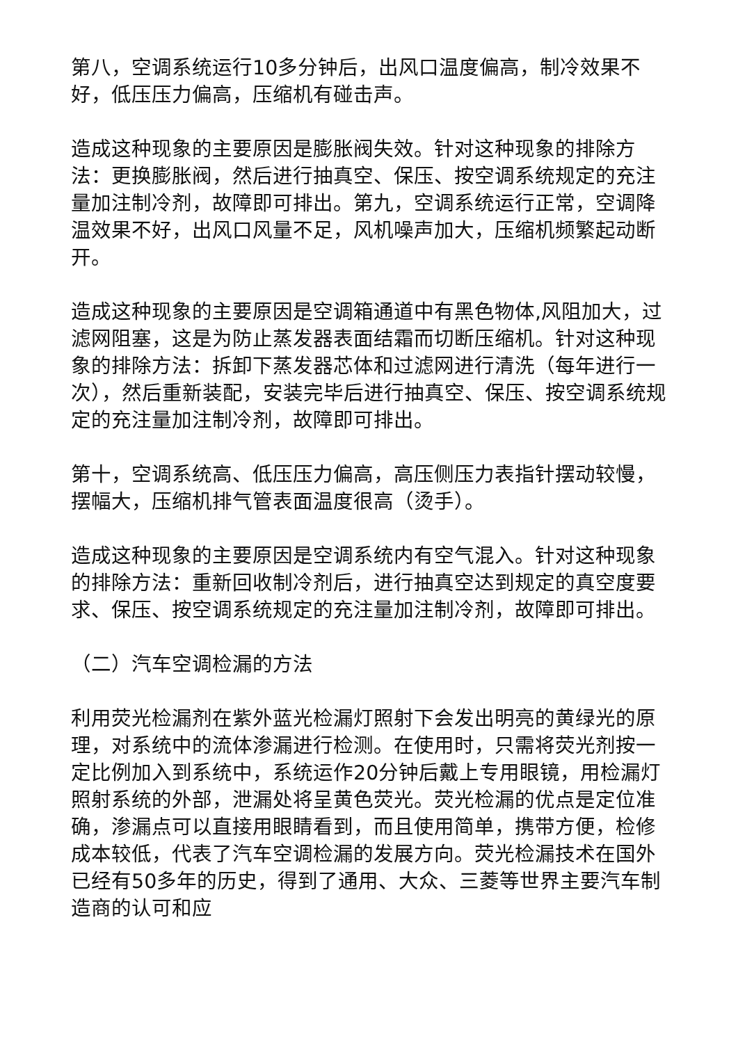第八，空调系统运行10多分钟后，出风口温度偏高，制冷效果不好，低压压力偏高，压缩机有碰击声。
造成这种现象的主要原因是膨胀阀失效。针对这种现象的排除方法：更换膨胀阀，然后进行抽真空、保压、按空调系统规定的充注量加注制冷剂，故障即可排出。第九，空调系统运行正常，空调降温效果不好，出风口风量不足，风机噪声加大，压缩机频繁起动断开。
造成这种现象的主要原因是空调箱通道中有黑色物体,风阻加大，过滤网阻塞，这是为防止蒸发器表面结霜而切断压缩机。针对这种现象的排除方法：拆卸下蒸发器芯体和过滤网进行清洗（每年进行一次），然后重新装配，安装完毕后进行抽真空、保压、按空调系统规定的充注量加注制冷剂，故障即可排出。
第十，空调系统高、低压压力偏高，高压侧压力表指针摆动较慢，摆幅大，压缩机排气管表面温度很高（烫手）。
造成这种现象的主要原因是空调系统内有空气混入。针对这种现象的排除方法：重新回收制冷剂后，进行抽真空达到规定的真空度要求、保压、按空调系统规定的充注量加注制冷剂，故障即可排出。
（二）汽车空调检漏的方法
利用荧光检漏剂在紫外蓝光检漏灯照射下会发出明亮的黄绿光的原理，对系统中的流体渗漏进行检测。在使用时，只需将荧光剂按一定比例加入到系统中，系统运作20分钟后戴上专用眼镜，用检漏灯照射系统的外部，泄漏处将呈黄色荧光。荧光检漏的优点是定位准确，渗漏点可以直接用眼睛看到，而且使用简单，携带方便，检修成本较低，代表了汽车空调检漏的发展方向。荧光检漏技术在国外已经有50多年的历史，得到了通用、大众、三菱等世界主要汽车制造商的认可和应